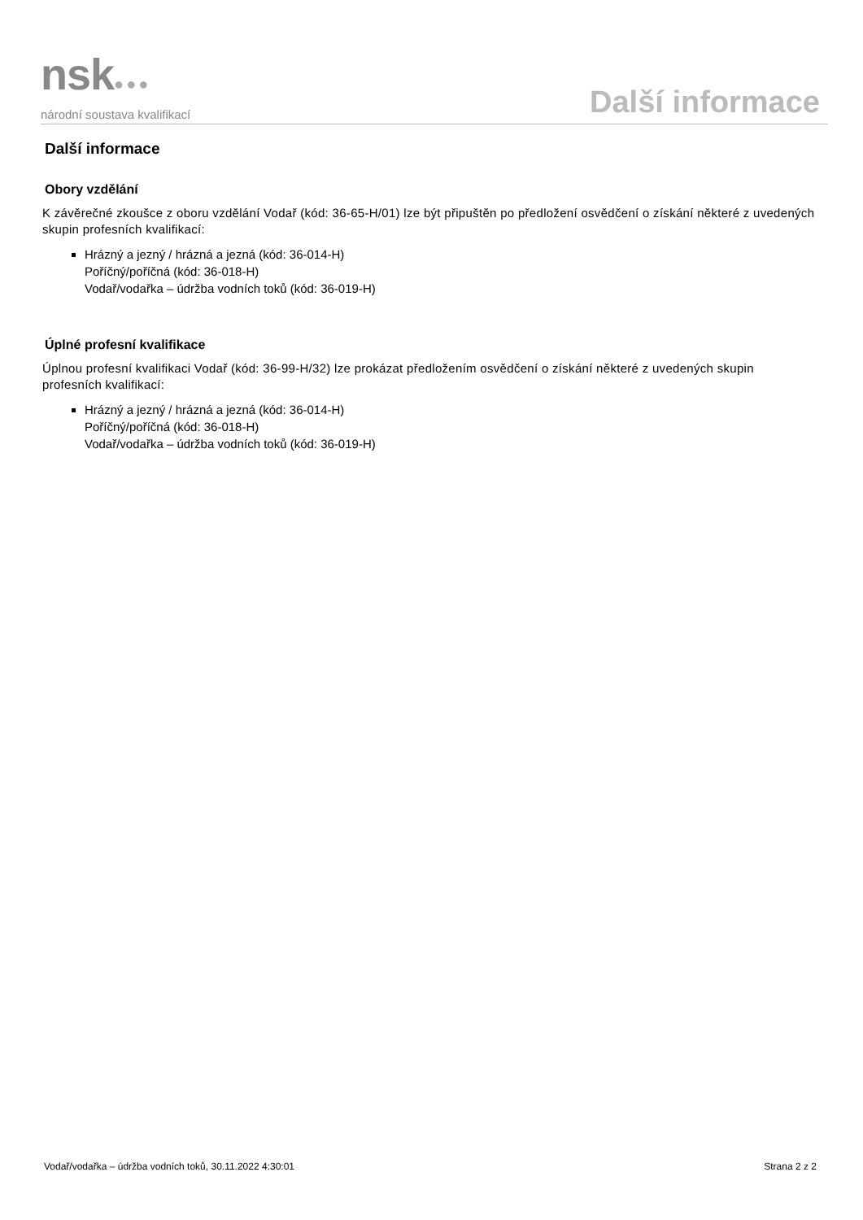nsk●●●
národní soustava kvalifikací
Další informace
Další informace
Obory vzdělání
K závěrečné zkoušce z oboru vzdělání Vodař (kód: 36-65-H/01) lze být připuštěn po předložení osvědčení o získání některé z uvedených skupin profesních kvalifikací:
Hrázný a jezný / hrázná a jezná (kód: 36-014-H)
Poříčný/poříčná (kód: 36-018-H)
Vodař/vodařka – údržba vodních toků (kód: 36-019-H)
Úplné profesní kvalifikace
Úplnou profesní kvalifikaci Vodař (kód: 36-99-H/32) lze prokázat předložením osvědčení o získání některé z uvedených skupin profesních kvalifikací:
Hrázný a jezný / hrázná a jezná (kód: 36-014-H)
Poříčný/poříčná (kód: 36-018-H)
Vodař/vodařka – údržba vodních toků (kód: 36-019-H)
Vodař/vodařka – údržba vodních toků, 30.11.2022 4:30:01 Strana 2 z 2